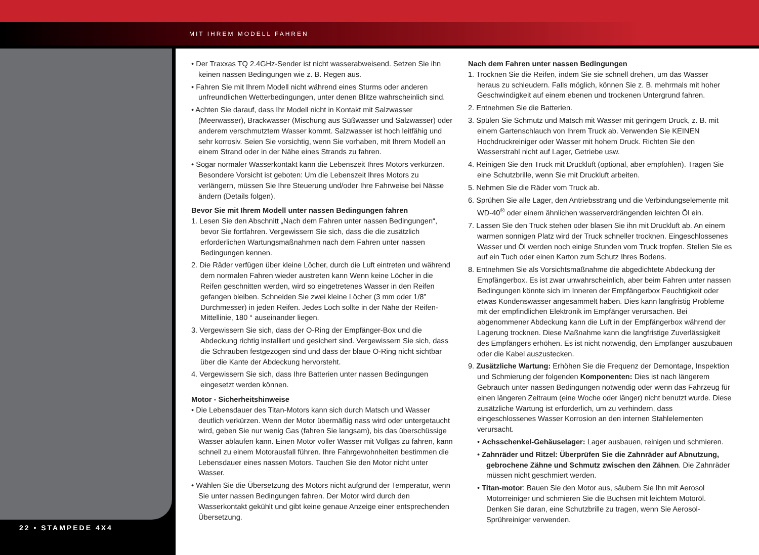MIT IHREM MODELL FAHREN
22 • STAMPEDE 4X4
• Der Traxxas TQ 2.4GHz-Sender ist nicht wasserabweisend. Setzen Sie ihn keinen nassen Bedingungen wie z. B. Regen aus.
• Fahren Sie mit Ihrem Modell nicht während eines Sturms oder anderen unfreundlichen Wetterbedingungen, unter denen Blitze wahrscheinlich sind.
• Achten Sie darauf, dass Ihr Modell nicht in Kontakt mit Salzwasser (Meerwasser), Brackwasser (Mischung aus Süßwasser und Salzwasser) oder anderem verschmutztem Wasser kommt. Salzwasser ist hoch leitfähig und sehr korrosiv. Seien Sie vorsichtig, wenn Sie vorhaben, mit Ihrem Modell an einem Strand oder in der Nähe eines Strands zu fahren.
• Sogar normaler Wasserkontakt kann die Lebenszeit Ihres Motors verkürzen. Besondere Vorsicht ist geboten: Um die Lebenszeit Ihres Motors zu verlängern, müssen Sie Ihre Steuerung und/oder Ihre Fahrweise bei Nässe ändern (Details folgen).
Bevor Sie mit Ihrem Modell unter nassen Bedingungen fahren
1. Lesen Sie den Abschnitt „Nach dem Fahren unter nassen Bedingungen“, bevor Sie fortfahren. Vergewissern Sie sich, dass die die zusätzlich erforderlichen Wartungsmaßnahmen nach dem Fahren unter nassen Bedingungen kennen.
2. Die Räder verfügen über kleine Löcher, durch die Luft eintreten und während dem normalen Fahren wieder austreten kann Wenn keine Löcher in die Reifen geschnitten werden, wird so eingetretenes Wasser in den Reifen gefangen bleiben. Schneiden Sie zwei kleine Löcher (3 mm oder 1/8” Durchmesser) in jeden Reifen. Jedes Loch sollte in der Nähe der Reifen-Mittellinie, 180 ° auseinander liegen.
3. Vergewissern Sie sich, dass der O-Ring der Empfänger-Box und die Abdeckung richtig installiert und gesichert sind. Vergewissern Sie sich, dass die Schrauben festgezogen sind und dass der blaue O-Ring nicht sichtbar über die Kante der Abdeckung hervorsteht.
4. Vergewissern Sie sich, dass Ihre Batterien unter nassen Bedingungen eingesetzt werden können.
Motor - Sicherheitshinweise
• Die Lebensdauer des Titan-Motors kann sich durch Matsch und Wasser deutlich verkürzen. Wenn der Motor übermäßig nass wird oder untergetaucht wird, geben Sie nur wenig Gas (fahren Sie langsam), bis das überschüssige Wasser ablaufen kann. Einen Motor voller Wasser mit Vollgas zu fahren, kann schnell zu einem Motorausfall führen. Ihre Fahrgewohnheiten bestimmen die Lebensdauer eines nassen Motors. Tauchen Sie den Motor nicht unter Wasser.
• Wählen Sie die Übersetzung des Motors nicht aufgrund der Temperatur, wenn Sie unter nassen Bedingungen fahren. Der Motor wird durch den Wasserkontakt gekühlt und gibt keine genaue Anzeige einer entsprechenden Übersetzung.
Nach dem Fahren unter nassen Bedingungen
1. Trocknen Sie die Reifen, indem Sie sie schnell drehen, um das Wasser heraus zu schleudern. Falls möglich, können Sie z. B. mehrmals mit hoher Geschwindigkeit auf einem ebenen und trockenen Untergrund fahren.
2. Entnehmen Sie die Batterien.
3. Spülen Sie Schmutz und Matsch mit Wasser mit geringem Druck, z. B. mit einem Gartenschlauch von Ihrem Truck ab. Verwenden Sie KEINEN Hochdruckreiniger oder Wasser mit hohem Druck. Richten Sie den Wasserstrahl nicht auf Lager, Getriebe usw.
4. Reinigen Sie den Truck mit Druckluft (optional, aber empfohlen). Tragen Sie eine Schutzbrille, wenn Sie mit Druckluft arbeiten.
5. Nehmen Sie die Räder vom Truck ab.
6. Sprühen Sie alle Lager, den Antriebsstrang und die Verbindungselemente mit WD-40<sup>®</sup> oder einem ähnlichen wasserverdrängenden leichten Öl ein.
7. Lassen Sie den Truck stehen oder blasen Sie ihn mit Druckluft ab. An einem warmen sonnigen Platz wird der Truck schneller trocknen. Eingeschlossenes Wasser und Öl werden noch einige Stunden vom Truck tropfen. Stellen Sie es auf ein Tuch oder einen Karton zum Schutz Ihres Bodens.
8. Entnehmen Sie als Vorsichtsmaßnahme die abgedichtete Abdeckung der Empfängerbox. Es ist zwar unwahrscheinlich, aber beim Fahren unter nassen Bedingungen könnte sich im Inneren der Empfängerbox Feuchtigkeit oder etwas Kondenswasser angesammelt haben. Dies kann langfristig Probleme mit der empfindlichen Elektronik im Empfänger verursachen. Bei abgenommener Abdeckung kann die Luft in der Empfängerbox während der Lagerung trocknen. Diese Maßnahme kann die langfristige Zuverlässigkeit des Empfängers erhöhen. Es ist nicht notwendig, den Empfänger auszubauen oder die Kabel auszustecken.
9. Zusätzliche Wartung: Erhöhen Sie die Frequenz der Demontage, Inspektion und Schmierung der folgenden Komponenten: Dies ist nach längerem Gebrauch unter nassen Bedingungen notwendig oder wenn das Fahrzeug für einen längeren Zeitraum (eine Woche oder länger) nicht benutzt wurde. Diese zusätzliche Wartung ist erforderlich, um zu verhindern, dass eingeschlossenes Wasser Korrosion an den internen Stahlelementen verursacht.
• Achsschenkel-Gehäuselager: Lager ausbauen, reinigen und schmieren.
• Zahnräder und Ritzel: Überprüfen Sie die Zahnräder auf Abnutzung, gebrochene Zähne und Schmutz zwischen den Zähnen. Die Zahnräder müssen nicht geschmiert werden.
• Titan-motor: Bauen Sie den Motor aus, säubern Sie Ihn mit Aerosol Motorreiniger und schmieren Sie die Buchsen mit leichtem Motoröl. Denken Sie daran, eine Schutzbrille zu tragen, wenn Sie Aerosol-Sprühreiniger verwenden.